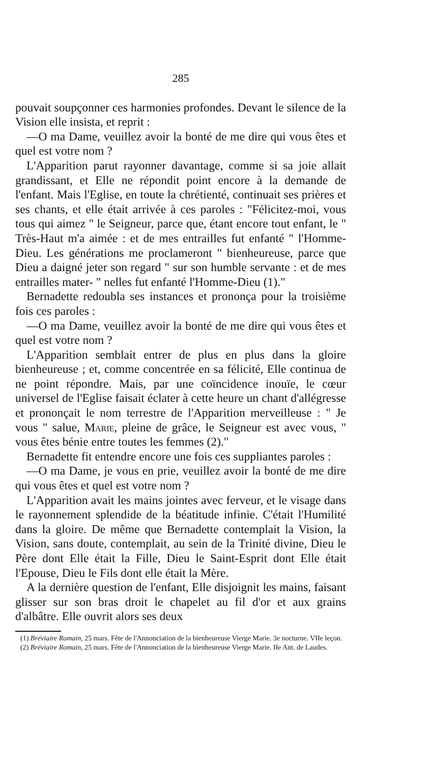285
pouvait soupçonner ces harmonies profondes. Devant le silence de la Vision elle insista, et reprit :
—O ma Dame, veuillez avoir la bonté de me dire qui vous êtes et quel est votre nom ?
L'Apparition parut rayonner davantage, comme si sa joie allait grandissant, et Elle ne répondit point encore à la demande de l'enfant. Mais l'Eglise, en toute la chrétienté, continuait ses prières et ses chants, et elle était arrivée à ces paroles : "Félicitez-moi, vous tous qui aimez " le Seigneur, parce que, étant encore tout enfant, le " Très-Haut m'a aimée : et de mes entrailles fut enfanté " l'Homme-Dieu. Les générations me proclameront " bienheureuse, parce que Dieu a daigné jeter son regard " sur son humble servante : et de mes entrailles mater- " nelles fut enfanté l'Homme-Dieu (1)."
Bernadette redoubla ses instances et prononça pour la troisième fois ces paroles :
—O ma Dame, veuillez avoir la bonté de me dire qui vous êtes et quel est votre nom ?
L'Apparition semblait entrer de plus en plus dans la gloire bienheureuse ; et, comme concentrée en sa félicité, Elle continua de ne point répondre. Mais, par une coïncidence inouïe, le cœur universel de l'Eglise faisait éclater à cette heure un chant d'allégresse et prononçait le nom terrestre de l'Apparition merveilleuse : " Je vous " salue, Marie, pleine de grâce, le Seigneur est avec vous, " vous êtes bénie entre toutes les femmes (2)."
Bernadette fit entendre encore une fois ces suppliantes paroles :
—O ma Dame, je vous en prie, veuillez avoir la bonté de me dire qui vous êtes et quel est votre nom ?
L'Apparition avait les mains jointes avec ferveur, et le visage dans le rayonnement splendide de la béatitude infinie. C'était l'Humilité dans la gloire. De même que Bernadette contemplait la Vision, la Vision, sans doute, contemplait, au sein de la Trinité divine, Dieu le Père dont Elle était la Fille, Dieu le Saint-Esprit dont Elle était l'Epouse, Dieu le Fils dont elle était la Mère.
A la dernière question de l'enfant, Elle disjoignit les mains, faisant glisser sur son bras droit le chapelet au fil d'or et aux grains d'albâtre. Elle ouvrit alors ses deux
(1) Bréviaire Romain, 25 mars. Fête de l'Annonciation de la bienheureuse Vierge Marie. 3e nocturne. VIIe leçon.
(2) Bréviaire Romain, 25 mars. Fête de l'Annonciation de la bienheureuse Vierge Marie. IIe Ant. de Laudes.